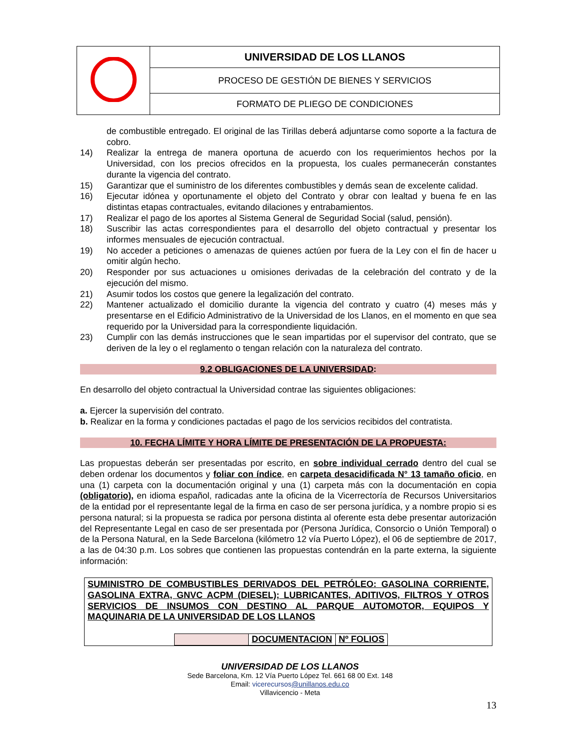| | UNIVERSIDAD DE LOS LLANOS |
| | PROCESO DE GESTIÓN DE BIENES Y SERVICIOS |
| | FORMATO DE PLIEGO DE CONDICIONES |
de combustible entregado. El original de las Tirillas deberá adjuntarse como soporte a la factura de cobro.
14) Realizar la entrega de manera oportuna de acuerdo con los requerimientos hechos por la Universidad, con los precios ofrecidos en la propuesta, los cuales permanecerán constantes durante la vigencia del contrato.
15) Garantizar que el suministro de los diferentes combustibles y demás sean de excelente calidad.
16) Ejecutar idónea y oportunamente el objeto del Contrato y obrar con lealtad y buena fe en las distintas etapas contractuales, evitando dilaciones y entrabamientos.
17) Realizar el pago de los aportes al Sistema General de Seguridad Social (salud, pensión).
18) Suscribir las actas correspondientes para el desarrollo del objeto contractual y presentar los informes mensuales de ejecución contractual.
19) No acceder a peticiones o amenazas de quienes actúen por fuera de la Ley con el fin de hacer u omitir algún hecho.
20) Responder por sus actuaciones u omisiones derivadas de la celebración del contrato y de la ejecución del mismo.
21) Asumir todos los costos que genere la legalización del contrato.
22) Mantener actualizado el domicilio durante la vigencia del contrato y cuatro (4) meses más y presentarse en el Edificio Administrativo de la Universidad de los Llanos, en el momento en que sea requerido por la Universidad para la correspondiente liquidación.
23) Cumplir con las demás instrucciones que le sean impartidas por el supervisor del contrato, que se deriven de la ley o el reglamento o tengan relación con la naturaleza del contrato.
9.2 OBLIGACIONES DE LA UNIVERSIDAD:
En desarrollo del objeto contractual la Universidad contrae las siguientes obligaciones:
a. Ejercer la supervisión del contrato.
b. Realizar en la forma y condiciones pactadas el pago de los servicios recibidos del contratista.
10. FECHA LÍMITE Y HORA LÍMITE DE PRESENTACIÓN DE LA PROPUESTA:
Las propuestas deberán ser presentadas por escrito, en sobre individual cerrado dentro del cual se deben ordenar los documentos y foliar con índice, en carpeta desacidificada N° 13 tamaño oficio, en una (1) carpeta con la documentación original y una (1) carpeta más con la documentación en copia (obligatorio), en idioma español, radicadas ante la oficina de la Vicerrectoría de Recursos Universitarios de la entidad por el representante legal de la firma en caso de ser persona jurídica, y a nombre propio si es persona natural; si la propuesta se radica por persona distinta al oferente esta debe presentar autorización del Representante Legal en caso de ser presentada por (Persona Jurídica, Consorcio o Unión Temporal) o de la Persona Natural, en la Sede Barcelona (kilómetro 12 vía Puerto López), el 06 de septiembre de 2017, a las de 04:30 p.m. Los sobres que contienen las propuestas contendrán en la parte externa, la siguiente información:
SUMINISTRO DE COMBUSTIBLES DERIVADOS DEL PETRÓLEO: GASOLINA CORRIENTE, GASOLINA EXTRA, GNVC ACPM (DIESEL); LUBRICANTES, ADITIVOS, FILTROS Y OTROS SERVICIOS DE INSUMOS CON DESTINO AL PARQUE AUTOMOTOR, EQUIPOS Y MAQUINARIA DE LA UNIVERSIDAD DE LOS LLANOS
| | DOCUMENTACION | Nº FOLIOS |
UNIVERSIDAD DE LOS LLANOS
Sede Barcelona, Km. 12 Vía Puerto López Tel. 661 68 00 Ext. 148
Email: vicerecursos@unillanos.edu.co
Villavicencio - Meta
13